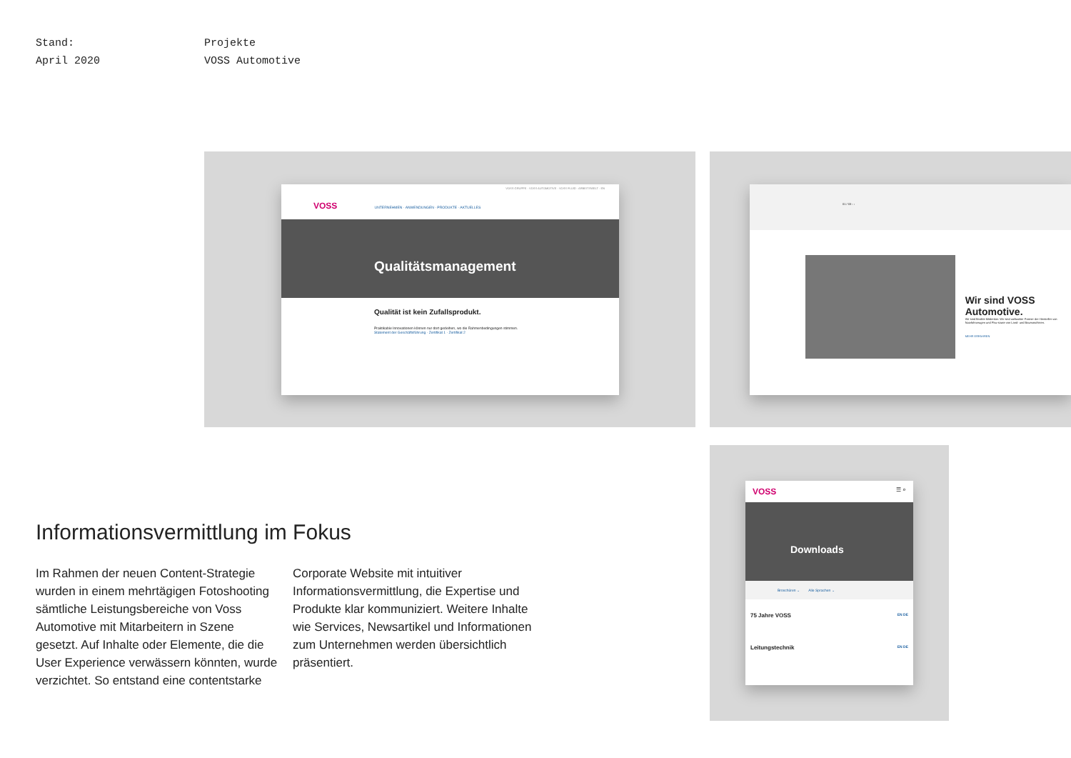Stand:
April 2020
Projekte
VOSS Automotive
VOSS GRUPPE · VOSS AUTOMOTIVE · VOSS FLUID · ARBEITSWELT · EN
VOSS UNTERNEHMEN · ANWENDUNGEN · PRODUKTE · AKTUELLES
Qualitätsmanagement
Qualität ist kein Zufallsprodukt.
Praktikable Innovationen können nur dort gedeihen, wo die Rahmenbedingungen stimmen. Statement der Geschäftsführung · Zertifikat 1 · Zertifikat 2
01 / 03 ‹ ›
Wir sind VOSS Automotive.
Wir sind flexible Mitdenker. Wir sind weltweiter Partner der Hersteller von Nutzfahrzeugen und Pkw sowie von Land- und Baumaschinen.
MEHR ERFAHREN
VOSS ☰ ⌕
Downloads
Broschüren ⌄ Alle Sprachen ⌄
75 Jahre VOSS EN DE
Leitungstechnik EN DE
Informationsvermittlung im Fokus
Im Rahmen der neuen Content-Strategie wurden in einem mehrtägigen Foto­shooting sämtliche Leistungsbereiche von Voss Automotive mit Mitarbeitern in Szene gesetzt. Auf Inhalte oder Elemente, die die User Experience verwässern könnten, wurde verzichtet. So entstand eine contentstarke Corporate Website mit intuitiver Informationsvermittlung, die Expertise und Produkte klar kommuni­ziert. Weitere Inhalte wie Services, New­sartikel und Informationen zum Unterneh­men werden übersichtlich präsentiert.